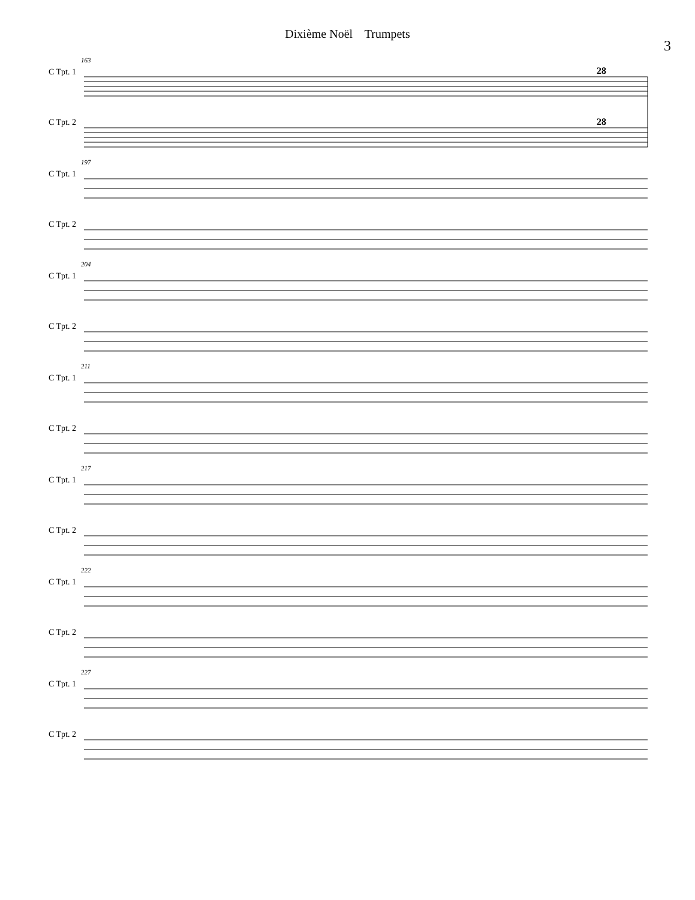Dixième Noël Trumpets
3
C Tpt. 1
C Tpt. 2
163
28
28
C Tpt. 1
C Tpt. 2
197
C Tpt. 1
C Tpt. 2
204
C Tpt. 1
C Tpt. 2
211
C Tpt. 1
C Tpt. 2
217
C Tpt. 1
C Tpt. 2
222
C Tpt. 1
C Tpt. 2
227